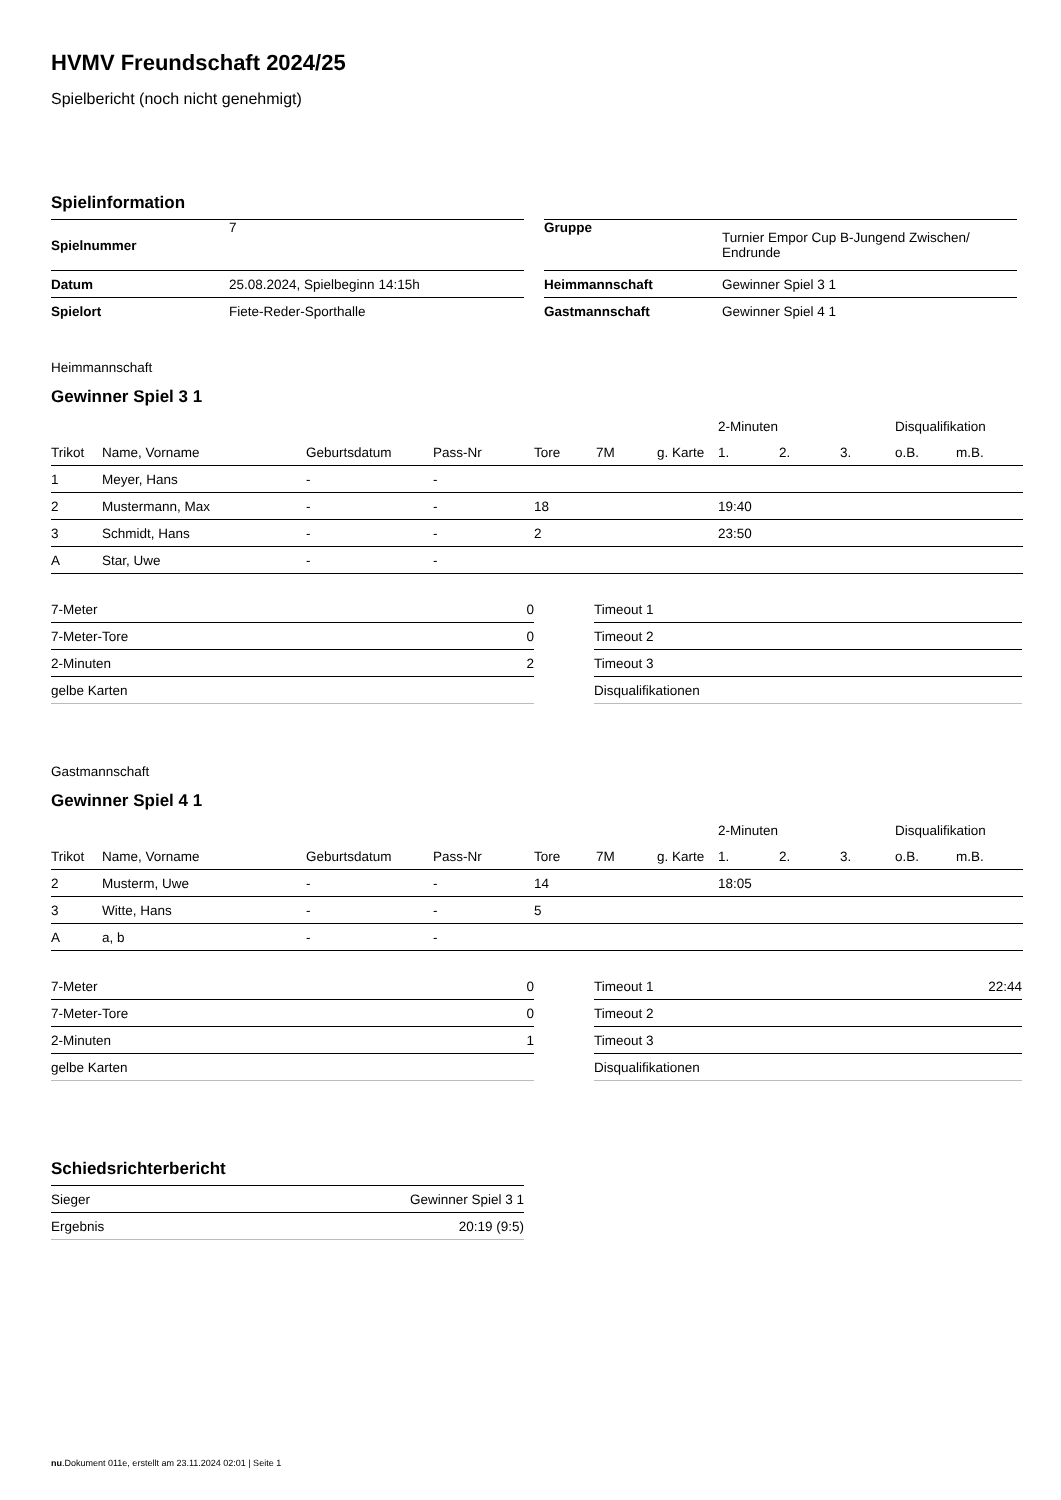HVMV Freundschaft 2024/25
Spielbericht (noch nicht genehmigt)
Spielinformation
| Spielnummer | 7 |
| Datum | 25.08.2024, Spielbeginn 14:15h |
| Spielort | Fiete-Reder-Sporthalle |
| Gruppe | Turnier Empor Cup B-Jungend Zwischen/ Endrunde |
| Heimmannschaft | Gewinner Spiel 3 1 |
| Gastmannschaft | Gewinner Spiel 4 1 |
Heimmannschaft
Gewinner Spiel 3 1
| | | | | | | | 2-Minuten | | | Disqualifikation | |
| --- | --- | --- | --- | --- | --- | --- | --- | --- | --- | --- | --- |
| Trikot | Name, Vorname | Geburtsdatum | Pass-Nr | Tore | 7M | g. Karte | 1. | 2. | 3. | o.B. | m.B. |
| 1 | Meyer, Hans | - | - | | | | | | | | |
| 2 | Mustermann, Max | - | - | 18 | | | 19:40 | | | | |
| 3 | Schmidt, Hans | - | - | 2 | | | 23:50 | | | | |
| A | Star, Uwe | - | - | | | | | | | | |
| 7-Meter | 0 |
| 7-Meter-Tore | 0 |
| 2-Minuten | 2 |
| gelbe Karten | |
| Timeout 1 | |
| Timeout 2 | |
| Timeout 3 | |
| Disqualifikationen | |
Gastmannschaft
Gewinner Spiel 4 1
| | | | | | | | 2-Minuten | | | Disqualifikation | |
| --- | --- | --- | --- | --- | --- | --- | --- | --- | --- | --- | --- |
| Trikot | Name, Vorname | Geburtsdatum | Pass-Nr | Tore | 7M | g. Karte | 1. | 2. | 3. | o.B. | m.B. |
| 2 | Musterm, Uwe | - | - | 14 | | | 18:05 | | | | |
| 3 | Witte, Hans | - | - | 5 | | | | | | | |
| A | a, b | - | - | | | | | | | | |
| 7-Meter | 0 |
| 7-Meter-Tore | 0 |
| 2-Minuten | 1 |
| gelbe Karten | |
| Timeout 1 | 22:44 |
| Timeout 2 | |
| Timeout 3 | |
| Disqualifikationen | |
Schiedsrichterbericht
| Sieger | Gewinner Spiel 3 1 |
| Ergebnis | 20:19 (9:5) |
nu.Dokument 011e, erstellt am 23.11.2024 02:01 | Seite 1